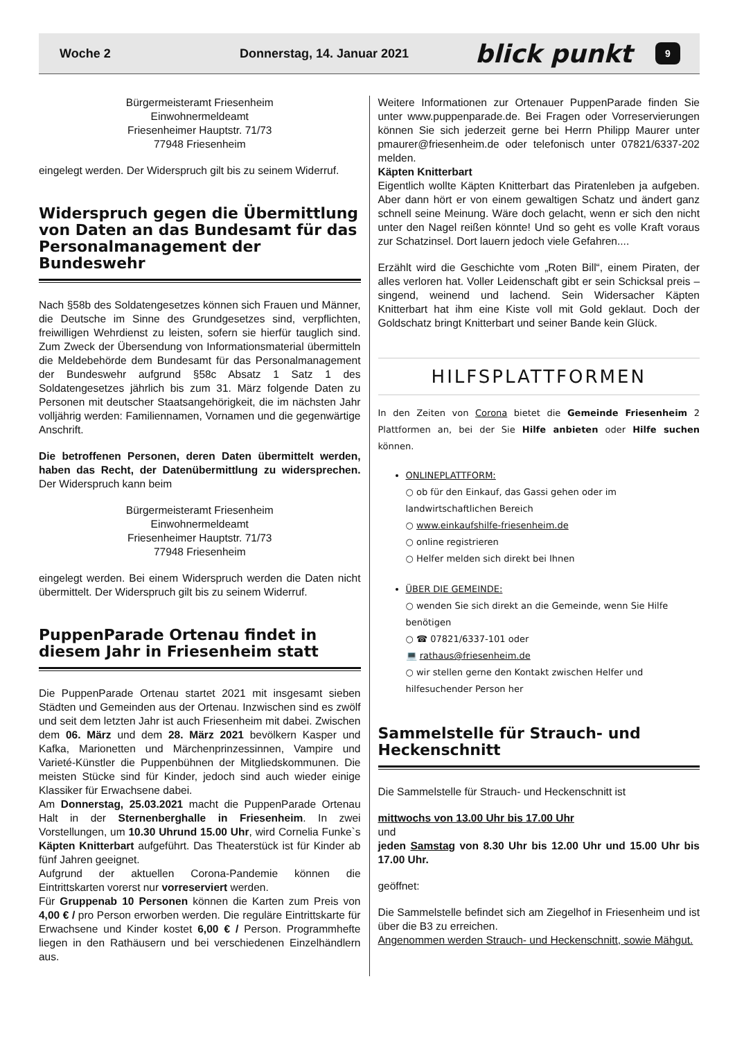Woche 2 Donnerstag, 14. Januar 2021 blick punkt 9
Bürgermeisteramt Friesenheim
Einwohnermeldeamt
Friesenheimer Hauptstr. 71/73
77948 Friesenheim
eingelegt werden. Der Widerspruch gilt bis zu seinem Widerruf.
Widerspruch gegen die Übermittlung von Daten an das Bundesamt für das Personalmanagement der Bundeswehr
Nach §58b des Soldatengesetzes können sich Frauen und Männer, die Deutsche im Sinne des Grundgesetzes sind, verpflichten, freiwilligen Wehrdienst zu leisten, sofern sie hierfür tauglich sind. Zum Zweck der Übersendung von Informationsmaterial übermitteln die Meldebehörde dem Bundesamt für das Personalmanagement der Bundeswehr aufgrund §58c Absatz 1 Satz 1 des Soldatengesetzes jährlich bis zum 31. März folgende Daten zu Personen mit deutscher Staatsangehörigkeit, die im nächsten Jahr volljährig werden: Familiennamen, Vornamen und die gegenwärtige Anschrift.
Die betroffenen Personen, deren Daten übermittelt werden, haben das Recht, der Datenübermittlung zu widersprechen. Der Widerspruch kann beim
Bürgermeisteramt Friesenheim
Einwohnermeldeamt
Friesenheimer Hauptstr. 71/73
77948 Friesenheim
eingelegt werden. Bei einem Widerspruch werden die Daten nicht übermittelt. Der Widerspruch gilt bis zu seinem Widerruf.
PuppenParade Ortenau findet in diesem Jahr in Friesenheim statt
Die PuppenParade Ortenau startet 2021 mit insgesamt sieben Städten und Gemeinden aus der Ortenau. Inzwischen sind es zwölf und seit dem letzten Jahr ist auch Friesenheim mit dabei. Zwischen dem 06. März und dem 28. März 2021 bevölkern Kasper und Kafka, Marionetten und Märchenprinzessinnen, Vampire und Varieté-Künstler die Puppenbühnen der Mitgliedskommunen. Die meisten Stücke sind für Kinder, jedoch sind auch wieder einige Klassiker für Erwachsene dabei.
Am Donnerstag, 25.03.2021 macht die PuppenParade Ortenau Halt in der Sternenberghalle in Friesenheim. In zwei Vorstellungen, um 10.30 Uhrund 15.00 Uhr, wird Cornelia Funke`s Käpten Knitterbart aufgeführt. Das Theaterstück ist für Kinder ab fünf Jahren geeignet.
Aufgrund der aktuellen Corona-Pandemie können die Eintrittskarten vorerst nur vorreserviert werden.
Für Gruppenab 10 Personen können die Karten zum Preis von 4,00 € / pro Person erworben werden. Die reguläre Eintrittskarte für Erwachsene und Kinder kostet 6,00 € / Person. Programmhefte liegen in den Rathäusern und bei verschiedenen Einzelhändlern aus.
Weitere Informationen zur Ortenauer PuppenParade finden Sie unter www.puppenparade.de. Bei Fragen oder Vorreservierungen können Sie sich jederzeit gerne bei Herrn Philipp Maurer unter pmaurer@friesenheim.de oder telefonisch unter 07821/6337-202 melden.
Käpten Knitterbart
Eigentlich wollte Käpten Knitterbart das Piratenleben ja aufgeben. Aber dann hört er von einem gewaltigen Schatz und ändert ganz schnell seine Meinung. Wäre doch gelacht, wenn er sich den nicht unter den Nagel reißen könnte! Und so geht es volle Kraft voraus zur Schatzinsel. Dort lauern jedoch viele Gefahren....
Erzählt wird die Geschichte vom „Roten Bill“, einem Piraten, der alles verloren hat. Voller Leidenschaft gibt er sein Schicksal preis – singend, weinend und lachend. Sein Widersacher Käpten Knitterbart hat ihm eine Kiste voll mit Gold geklaut. Doch der Goldschatz bringt Knitterbart und seiner Bande kein Glück.
HILFSPLATTFORMEN
In den Zeiten von Corona bietet die Gemeinde Friesenheim 2 Plattformen an, bei der Sie Hilfe anbieten oder Hilfe suchen können.
ONLINEPLATTFORM:
○ ob für den Einkauf, das Gassi gehen oder im landwirtschaftlichen Bereich
○ www.einkaufshilfe-friesenheim.de
○ online registrieren
○ Helfer melden sich direkt bei Ihnen
ÜBER DIE GEMEINDE:
○ wenden Sie sich direkt an die Gemeinde, wenn Sie Hilfe benötigen
○ ☎ 07821/6337-101 oder
💻 rathaus@friesenheim.de
○ wir stellen gerne den Kontakt zwischen Helfer und hilfesuchender Person her
Sammelstelle für Strauch- und Heckenschnitt
Die Sammelstelle für Strauch- und Heckenschnitt ist
mittwochs von 13.00 Uhr bis 17.00 Uhr
und
jeden Samstag von 8.30 Uhr bis 12.00 Uhr und 15.00 Uhr bis 17.00 Uhr.
geöffnet:
Die Sammelstelle befindet sich am Ziegelhof in Friesenheim und ist über die B3 zu erreichen.
Angenommen werden Strauch- und Heckenschnitt, sowie Mähgut.